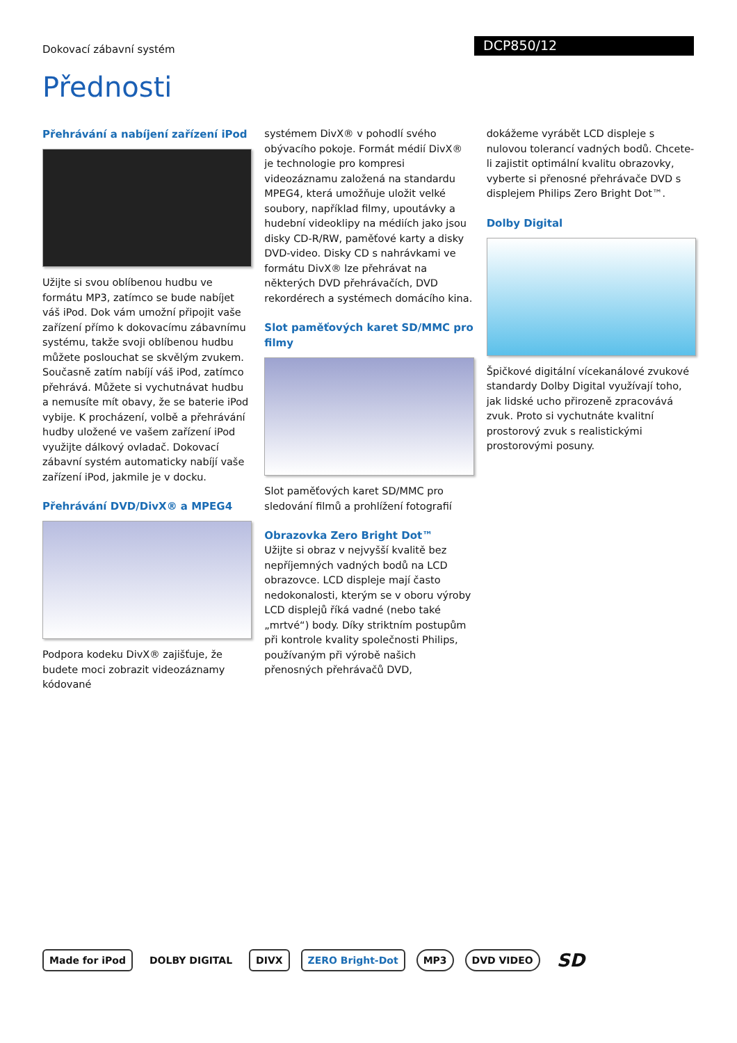Dokovací zábavní systém
DCP850/12
Přednosti
Přehrávání a nabíjení zařízení iPod
Užijte si svou oblíbenou hudbu ve formátu MP3, zatímco se bude nabíjet váš iPod. Dok vám umožní připojit vaše zařízení přímo k dokovacímu zábavnímu systému, takže svoji oblíbenou hudbu můžete poslouchat se skvělým zvukem. Současně zatím nabíjí váš iPod, zatímco přehrává. Můžete si vychutnávat hudbu a nemusíte mít obavy, že se baterie iPod vybije. K procházení, volbě a přehrávání hudby uložené ve vašem zařízení iPod využijte dálkový ovladač. Dokovací zábavní systém automaticky nabíjí vaše zařízení iPod, jakmile je v docku.
Přehrávání DVD/DivX® a MPEG4
Podpora kodeku DivX® zajišťuje, že budete moci zobrazit videozáznamy kódované
systémem DivX® v pohodlí svého obývacího pokoje. Formát médií DivX® je technologie pro kompresi videozáznamu založená na standardu MPEG4, která umožňuje uložit velké soubory, například filmy, upoutávky a hudební videoklipy na médiích jako jsou disky CD-R/RW, paměťové karty a disky DVD-video. Disky CD s nahrávkami ve formátu DivX® lze přehrávat na některých DVD přehrávačích, DVD rekordérech a systémech domácího kina.
Slot paměťových karet SD/MMC pro filmy
Slot paměťových karet SD/MMC pro sledování filmů a prohlížení fotografií
Obrazovka Zero Bright Dot™
Užijte si obraz v nejvyšší kvalitě bez nepříjemných vadných bodů na LCD obrazovce. LCD displeje mají často nedokonalosti, kterým se v oboru výroby LCD displejů říká vadné (nebo také „mrtvé“) body. Díky striktním postupům při kontrole kvality společnosti Philips, používaným při výrobě našich přenosných přehrávačů DVD,
dokážeme vyrábět LCD displeje s nulovou tolerancí vadných bodů. Chcete-li zajistit optimální kvalitu obrazovky, vyberte si přenosné přehrávače DVD s displejem Philips Zero Bright Dot™.
Dolby Digital
Špičkové digitální vícekanálové zvukové standardy Dolby Digital využívají toho, jak lidské ucho přirozeně zpracovává zvuk. Proto si vychutnáte kvalitní prostorový zvuk s realistickými prostorovými posuny.
Made for iPod DOLBY DIGITAL DIVX ZERO Bright-Dot MP3 DVD VIDEO
SD